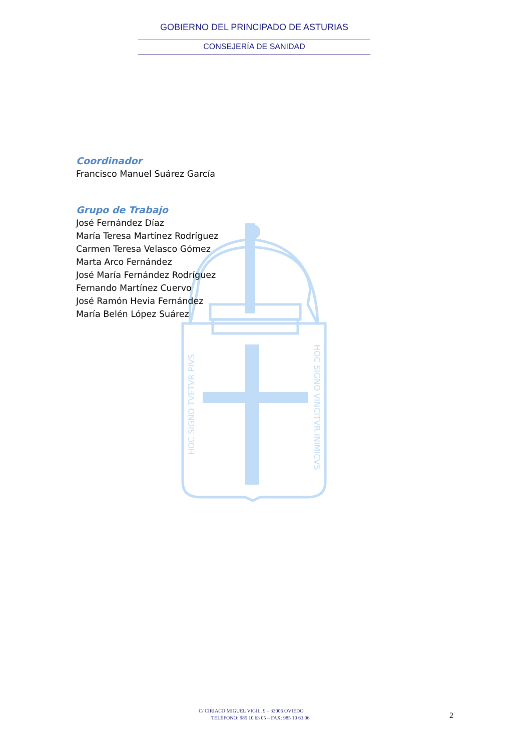HOC SIGNO TVETVR PIVS
HOC SIGNO VINCITVR INIMICVS
GOBIERNO DEL PRINCIPADO DE ASTURIAS
CONSEJERÍA DE SANIDAD
Coordinador
Francisco Manuel Suárez García
Grupo de Trabajo
José Fernández Díaz
María Teresa Martínez Rodríguez
Carmen Teresa Velasco Gómez
Marta Arco Fernández
José María Fernández Rodríguez
Fernando Martínez Cuervo
José Ramón Hevia Fernández
María Belén López Suárez
C/ CIRIACO MIGUEL VIGIL, 9 – 33006 OVIEDO
TELÉFONO: 985 10 63 05 – FAX: 985 10 63 06
2